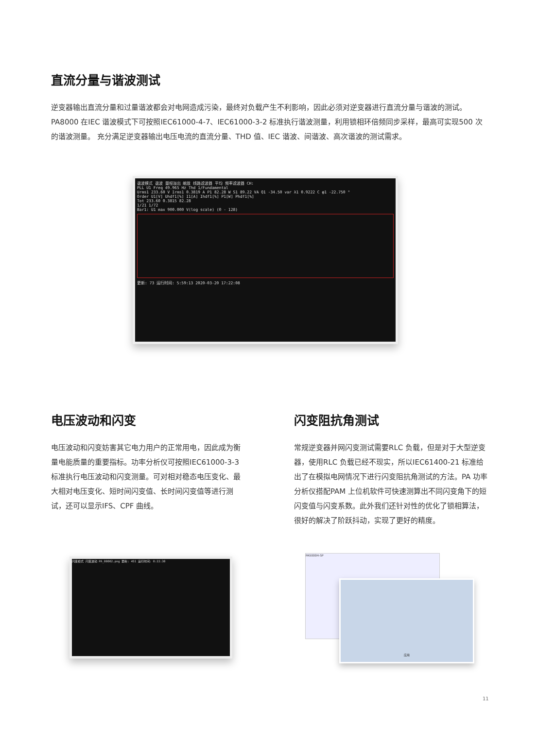直流分量与谐波测试
逆变器输出直流分量和过量谐波都会对电网造成污染，最终对负载产生不利影响，因此必须对逆变器进行直流分量与谐波的测试。PA8000 在IEC 谐波模式下可按照IEC61000-4-7、IEC61000-3-2 标准执行谐波测量，利用锁相环倍频同步采样，最高可实现500 次的谐波测量。 充分满足逆变器输出电压电流的直流分量、THD 值、IEC 谐波、间谐波、高次谐波的测试需求。
谐波模式 谐波 量程溢出 缩放 线路滤波器 平均 频率滤波器 CH:
PLL U1 Freq 49.965 Hz Thd 1/Fundamental
Urms1 233.60 V Irms1 0.3819 A P1 82.28 W S1 89.22 VA Q1 -34.50 var λ1 0.9222 C φ1 -22.750 °
Order U1[V] Uhdf1[%] I1[A] Ihdf1[%] P1[W] Phdf1[%]
Tot 233.60 0.3815 82.28
1/21 1/72
Bar1: U1 max 900.000 V(log scale) (0 - 128)
更新: 73 运行时间: 5:59:13 2020-03-20 17:22:08
电压波动和闪变
电压波动和闪变妨害其它电力用户的正常用电，因此成为衡量电能质量的重要指标。功率分析仪可按照IEC61000-3-3 标准执行电压波动和闪变测量。可对相对稳态电压变化、最大相对电压变化、短时间闪变值、长时间闪变值等进行测试，还可以显示IFS、CPF 曲线。
闪变阻抗角测试
常规逆变器并网闪变测试需要RLC 负载，但是对于大型逆变器，使用RLC 负载已经不现实，所以IEC61400-21 标准给出了在模拟电网情况下进行闪变阻抗角测试的方法。PA 功率分析仪搭配PAM 上位机软件可快速测算出不同闪变角下的短闪变值与闪变系数。此外我们还针对性的优化了锁相算法，很好的解决了阶跃抖动，实现了更好的精度。
闪变模式 闪变波动 PA_00002.png 更新: 451 运行时间: 0:22:30
PA5000H-SP
应用
11